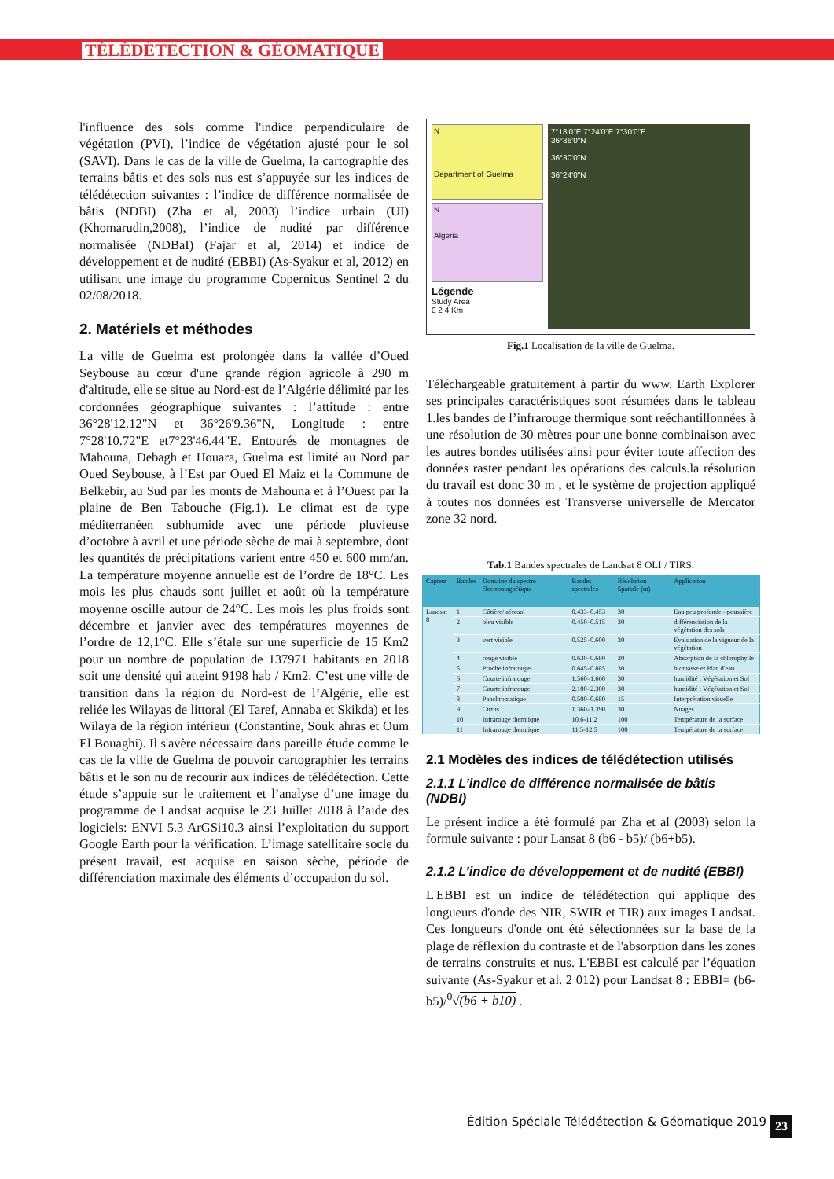TÉLÉDÉTECTION & GÉOMATIQUE
l'influence des sols comme l'indice perpendiculaire de végétation (PVI), l’indice de végétation ajusté pour le sol (SAVI). Dans le cas de la ville de Guelma, la cartographie des terrains bâtis et des sols nus est s’appuyée sur les indices de télédétection suivantes : l’indice de différence normalisée de bâtis (NDBI) (Zha et al, 2003) l’indice urbain (UI) (Khomarudin,2008), l’indice de nudité par différence normalisée (NDBaI) (Fajar et al, 2014) et indice de développement et de nudité (EBBI) (As-Syakur et al, 2012) en utilisant une image du programme Copernicus Sentinel 2 du 02/08/2018.
2. Matériels et méthodes
La ville de Guelma est prolongée dans la vallée d’Oued Seybouse au cœur d'une grande région agricole à 290 m d'altitude, elle se situe au Nord-est de l’Algérie délimité par les cordonnées géographique suivantes : l’attitude : entre 36°28'12.12"N et 36°26'9.36"N, Longitude : entre 7°28'10.72"E et7°23'46.44"E. Entourés de montagnes de Mahouna, Debagh et Houara, Guelma est limité au Nord par Oued Seybouse, à l’Est par Oued El Maiz et la Commune de Belkebir, au Sud par les monts de Mahouna et à l’Ouest par la plaine de Ben Tabouche (Fig.1). Le climat est de type méditerranéen subhumide avec une période pluvieuse d’octobre à avril et une période sèche de mai à septembre, dont les quantités de précipitations varient entre 450 et 600 mm/an. La température moyenne annuelle est de l’ordre de 18°C. Les mois les plus chauds sont juillet et août où la température moyenne oscille autour de 24°C. Les mois les plus froids sont décembre et janvier avec des températures moyennes de l’ordre de 12,1°C. Elle s’étale sur une superficie de 15 Km2 pour un nombre de population de 137971 habitants en 2018 soit une densité qui atteint 9198 hab / Km2. C’est une ville de transition dans la région du Nord-est de l’Algérie, elle est reliée les Wilayas de littoral (El Taref, Annaba et Skikda) et les Wilaya de la région intérieur (Constantine, Souk ahras et Oum El Bouaghi). Il s'avère nécessaire dans pareille étude comme le cas de la ville de Guelma de pouvoir cartographier les terrains bâtis et le son nu de recourir aux indices de télédétection. Cette étude s’appuie sur le traitement et l’analyse d’une image du programme de Landsat acquise le 23 Juillet 2018 à l’aide des logiciels: ENVI 5.3 ArGSi10.3 ainsi l’exploitation du support Google Earth pour la vérification. L’image satellitaire socle du présent travail, est acquise en saison sèche, période de différenciation maximale des éléments d’occupation du sol.
N
Department of Guelma
N
Algeria
Légende
Study Area
0 2 4 Km
7°18'0"E 7°24'0"E 7°30'0"E
36°36'0"N
36°30'0"N
36°24'0"N
Fig.1 Localisation de la ville de Guelma.
Téléchargeable gratuitement à partir du www. Earth Explorer ses principales caractéristiques sont résumées dans le tableau 1.les bandes de l’infrarouge thermique sont reéchantillonnées à une résolution de 30 mètres pour une bonne combinaison avec les autres bondes utilisées ainsi pour éviter toute affection des données raster pendant les opérations des calculs.la résolution du travail est donc 30 m , et le système de projection appliqué à toutes nos données est Transverse universelle de Mercator zone 32 nord.
Tab.1 Bandes spectrales de Landsat 8 OLI / TIRS.
| Capteur | Bandes | Domaine du spectre électromagnétique | Bandes spectrales | Résolution Spatiale (m) | Application |
| --- | --- | --- | --- | --- | --- |
| Landsat 8 | 1 | Côtière/ aérosol | 0.433–0.453 | 30 | Eau peu profonde - poussière |
| | 2 | bleu visible | 0.450–0.515 | 30 | différenciation de la végétation des sols |
| | 3 | vert visible | 0.525–0.600 | 30 | Évaluation de la vigueur de la végétation |
| | 4 | rouge visible | 0.630–0.680 | 30 | Absorption de la chlorophylle |
| | 5 | Proche infrarouge | 0.845–0.885 | 30 | biomasse et Plan d'eau |
| | 6 | Courte infrarouge | 1.560–1.660 | 30 | humidité : Végétation et Sol |
| | 7 | Courte infrarouge | 2.100–2.300 | 30 | humidité : Végétation et Sol |
| | 8 | Panchromatique | 0.500–0.680 | 15 | Interprétation visuelle |
| | 9 | Cirrus | 1.360–1.390 | 30 | Nuages |
| | 10 | Infrarouge thermique | 10.6-11.2 | 100 | Température de la surface |
| | 11 | Infrarouge thermique | 11.5-12.5 | 100 | Température de la surface |
2.1 Modèles des indices de télédétection utilisés
2.1.1 L’indice de différence normalisée de bâtis (NDBI)
Le présent indice a été formulé par Zha et al (2003) selon la formule suivante : pour Lansat 8 (b6 - b5)/ (b6+b5).
2.1.2 L’indice de développement et de nudité (EBBI)
L'EBBI est un indice de télédétection qui applique des longueurs d'onde des NIR, SWIR et TIR) aux images Landsat. Ces longueurs d'onde ont été sélectionnées sur la base de la plage de réflexion du contraste et de l'absorption dans les zones de terrains construits et nus. L'EBBI est calculé par l’équation suivante (As-Syakur et al. 2 012) pour Landsat 8 : EBBI= (b6-b5)/<sup>0</sup>√(b6 + b10) .
Édition Spéciale Télédétection & Géomatique 2019
23